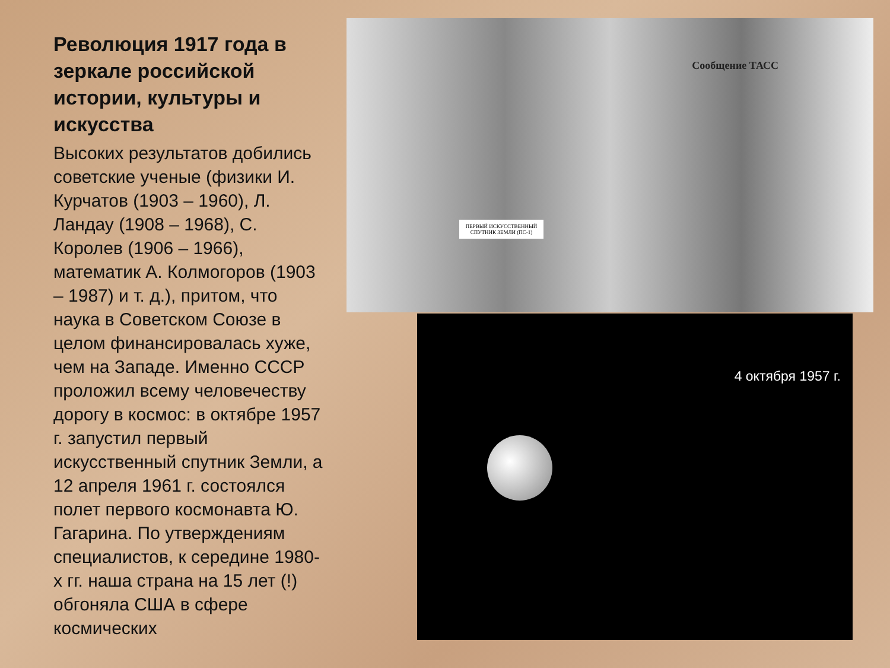Революция 1917 года в зеркале российской истории, культуры и искусства
Высоких результатов добились советские ученые (физики И. Курчатов (1903 – 1960), Л. Ландау (1908 – 1968), С. Королев (1906 – 1966), математик А. Колмогоров (1903 – 1987) и т. д.), притом, что наука в Советском Союзе в целом финансировалась хуже, чем на Западе. Именно СССР проложил всему человечеству дорогу в космос: в октябре 1957 г. запустил первый искусственный спутник Земли, а 12 апреля 1961 г. состоялся полет первого космонавта Ю. Гагарина. По утверждениям специалистов, к середине 1980-х гг. наша страна на 15 лет (!) обгоняла США в сфере космических
Сообщение ТАСС
ПЕРВЫЙ ИСКУССТВЕННЫЙ СПУТНИК ЗЕМЛИ (ПС-1)
4 октября 1957 г.